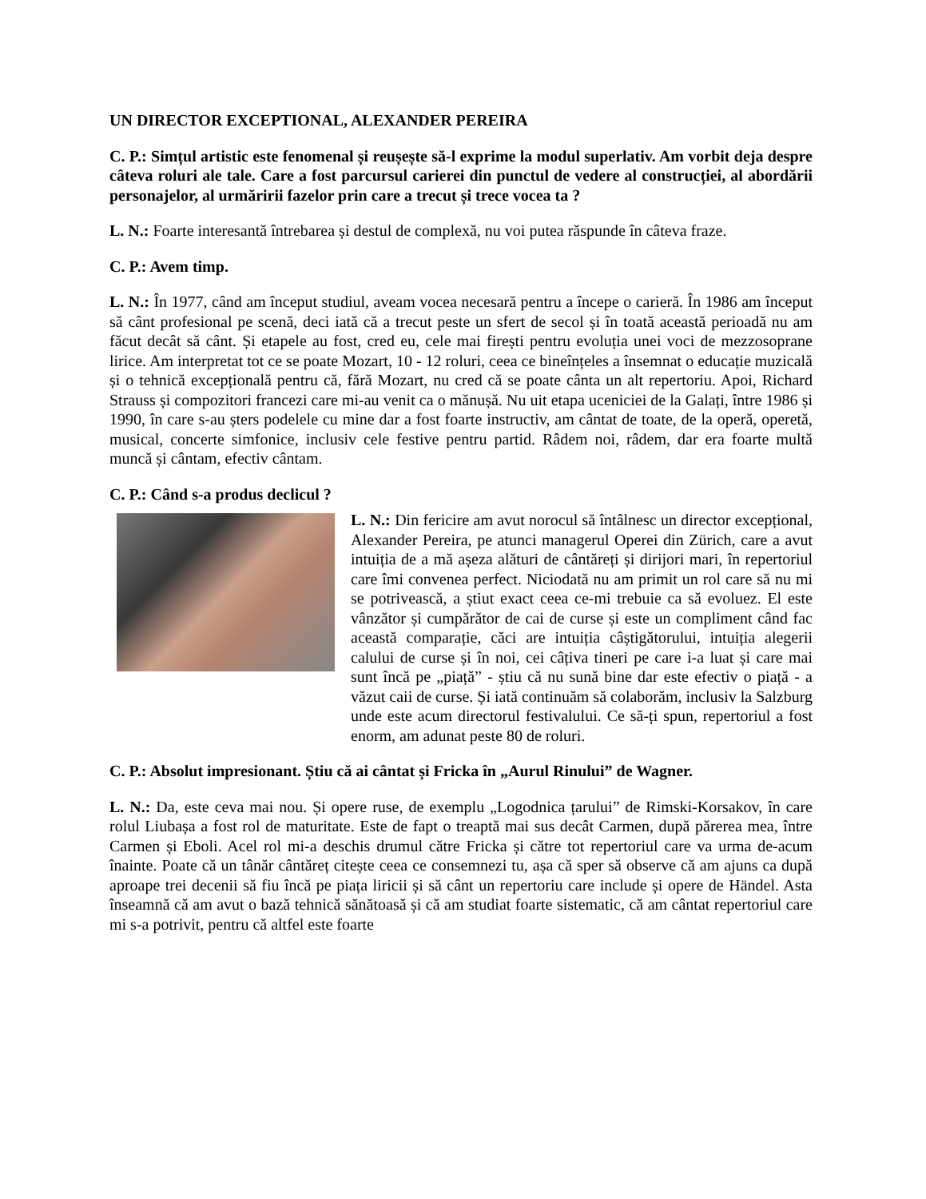UN DIRECTOR EXCEPTIONAL, ALEXANDER PEREIRA
C. P.: Simțul artistic este fenomenal și reușește să-l exprime la modul superlativ. Am vorbit deja despre câteva roluri ale tale. Care a fost parcursul carierei din punctul de vedere al construcției, al abordării personajelor, al urmăririi fazelor prin care a trecut și trece vocea ta ?
L. N.: Foarte interesantă întrebarea și destul de complexă, nu voi putea răspunde în câteva fraze.
C. P.: Avem timp.
L. N.: În 1977, când am început studiul, aveam vocea necesară pentru a începe o carieră. În 1986 am început să cânt profesional pe scenă, deci iată că a trecut peste un sfert de secol și în toată această perioadă nu am făcut decât să cânt. Și etapele au fost, cred eu, cele mai firești pentru evoluția unei voci de mezzosoprane lirice. Am interpretat tot ce se poate Mozart, 10 - 12 roluri, ceea ce bineînțeles a însemnat o educație muzicală și o tehnică excepțională pentru că, fără Mozart, nu cred că se poate cânta un alt repertoriu. Apoi, Richard Strauss și compozitori francezi care mi-au venit ca o mănușă. Nu uit etapa uceniciei de la Galați, între 1986 și 1990, în care s-au șters podelele cu mine dar a fost foarte instructiv, am cântat de toate, de la operă, operetă, musical, concerte simfonice, inclusiv cele festive pentru partid. Râdem noi, râdem, dar era foarte multă muncă și cântam, efectiv cântam.
C. P.: Când s-a produs declicul ?
L. N.: Din fericire am avut norocul să întâlnesc un director excepțional, Alexander Pereira, pe atunci managerul Operei din Zürich, care a avut intuiția de a mă așeza alături de cântăreți și dirijori mari, în repertoriul care îmi convenea perfect. Niciodată nu am primit un rol care să nu mi se potrivească, a știut exact ceea ce-mi trebuie ca să evoluez. El este vânzător și cumpărător de cai de curse și este un compliment când fac această comparație, căci are intuiția câștigătorului, intuiția alegerii calului de curse și în noi, cei câțiva tineri pe care i-a luat și care mai sunt încă pe „piață” - știu că nu sună bine dar este efectiv o piață - a văzut caii de curse. Și iată continuăm să colaborăm, inclusiv la Salzburg unde este acum directorul festivalului. Ce să-ți spun, repertoriul a fost enorm, am adunat peste 80 de roluri.
C. P.: Absolut impresionant. Știu că ai cântat și Fricka în „Aurul Rinului” de Wagner.
L. N.: Da, este ceva mai nou. Și opere ruse, de exemplu „Logodnica țarului” de Rimski-Korsakov, în care rolul Liubașa a fost rol de maturitate. Este de fapt o treaptă mai sus decât Carmen, după părerea mea, între Carmen și Eboli. Acel rol mi-a deschis drumul către Fricka și către tot repertoriul care va urma de-acum înainte. Poate că un tânăr cântăreț citește ceea ce consemnezi tu, așa că sper să observe că am ajuns ca după aproape trei decenii să fiu încă pe piața liricii și să cânt un repertoriu care include și opere de Händel. Asta înseamnă că am avut o bază tehnică sănătoasă și că am studiat foarte sistematic, că am cântat repertoriul care mi s-a potrivit, pentru că altfel este foarte